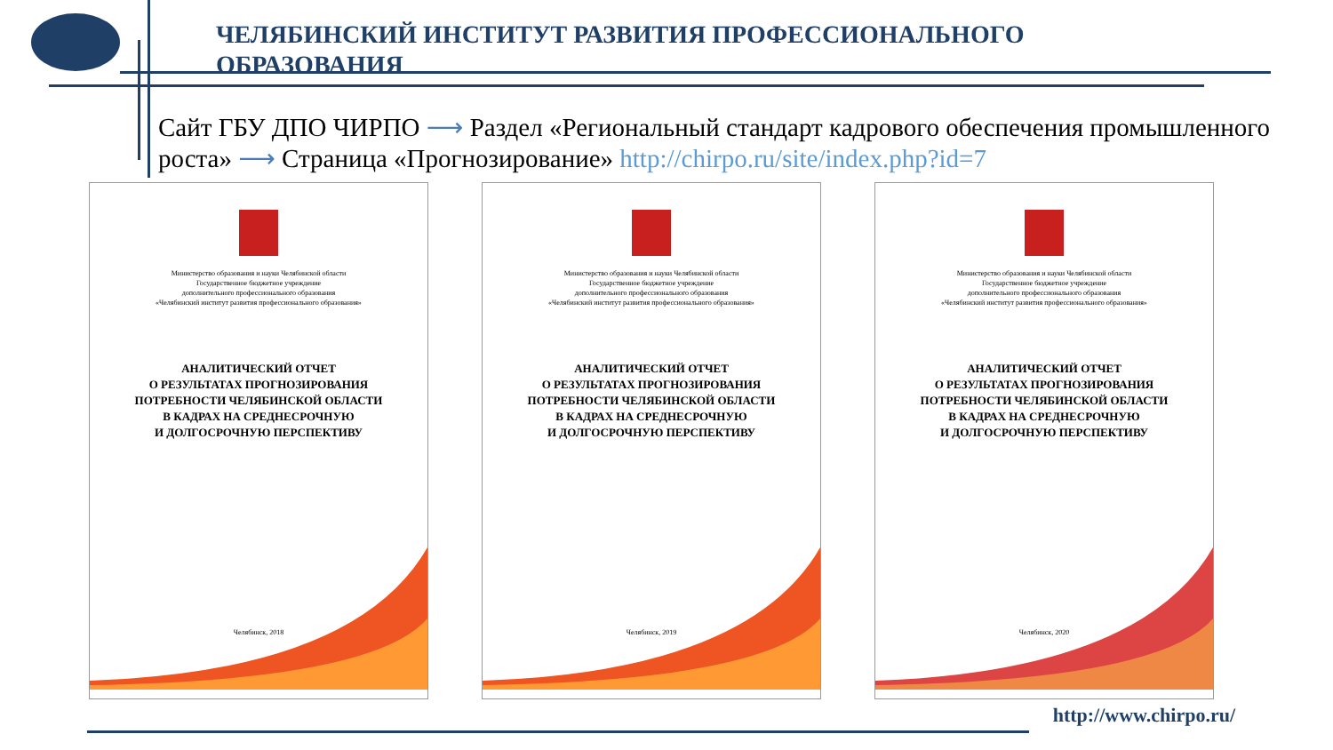ЧЕЛЯБИНСКИЙ ИНСТИТУТ РАЗВИТИЯ ПРОФЕССИОНАЛЬНОГО ОБРАЗОВАНИЯ
Сайт ГБУ ДПО ЧИРПО ⟶ Раздел «Региональный стандарт кадрового обеспечения промышленного роста» ⟶ Страница «Прогнозирование» http://chirpo.ru/site/index.php?id=7
Министерство образования и науки Челябинской области
Государственное бюджетное учреждение
дополнительного профессионального образования
«Челябинский институт развития профессионального образования»
АНАЛИТИЧЕСКИЙ ОТЧЕТ
О РЕЗУЛЬТАТАХ ПРОГНОЗИРОВАНИЯ
ПОТРЕБНОСТИ ЧЕЛЯБИНСКОЙ ОБЛАСТИ
В КАДРАХ НА СРЕДНЕСРОЧНУЮ
И ДОЛГОСРОЧНУЮ ПЕРСПЕКТИВУ
Челябинск, 2018
Министерство образования и науки Челябинской области
Государственное бюджетное учреждение
дополнительного профессионального образования
«Челябинский институт развития профессионального образования»
АНАЛИТИЧЕСКИЙ ОТЧЕТ
О РЕЗУЛЬТАТАХ ПРОГНОЗИРОВАНИЯ
ПОТРЕБНОСТИ ЧЕЛЯБИНСКОЙ ОБЛАСТИ
В КАДРАХ НА СРЕДНЕСРОЧНУЮ
И ДОЛГОСРОЧНУЮ ПЕРСПЕКТИВУ
Челябинск, 2019
Министерство образования и науки Челябинской области
Государственное бюджетное учреждение
дополнительного профессионального образования
«Челябинский институт развития профессионального образования»
АНАЛИТИЧЕСКИЙ ОТЧЕТ
О РЕЗУЛЬТАТАХ ПРОГНОЗИРОВАНИЯ
ПОТРЕБНОСТИ ЧЕЛЯБИНСКОЙ ОБЛАСТИ
В КАДРАХ НА СРЕДНЕСРОЧНУЮ
И ДОЛГОСРОЧНУЮ ПЕРСПЕКТИВУ
Челябинск, 2020
http://www.chirpo.ru/